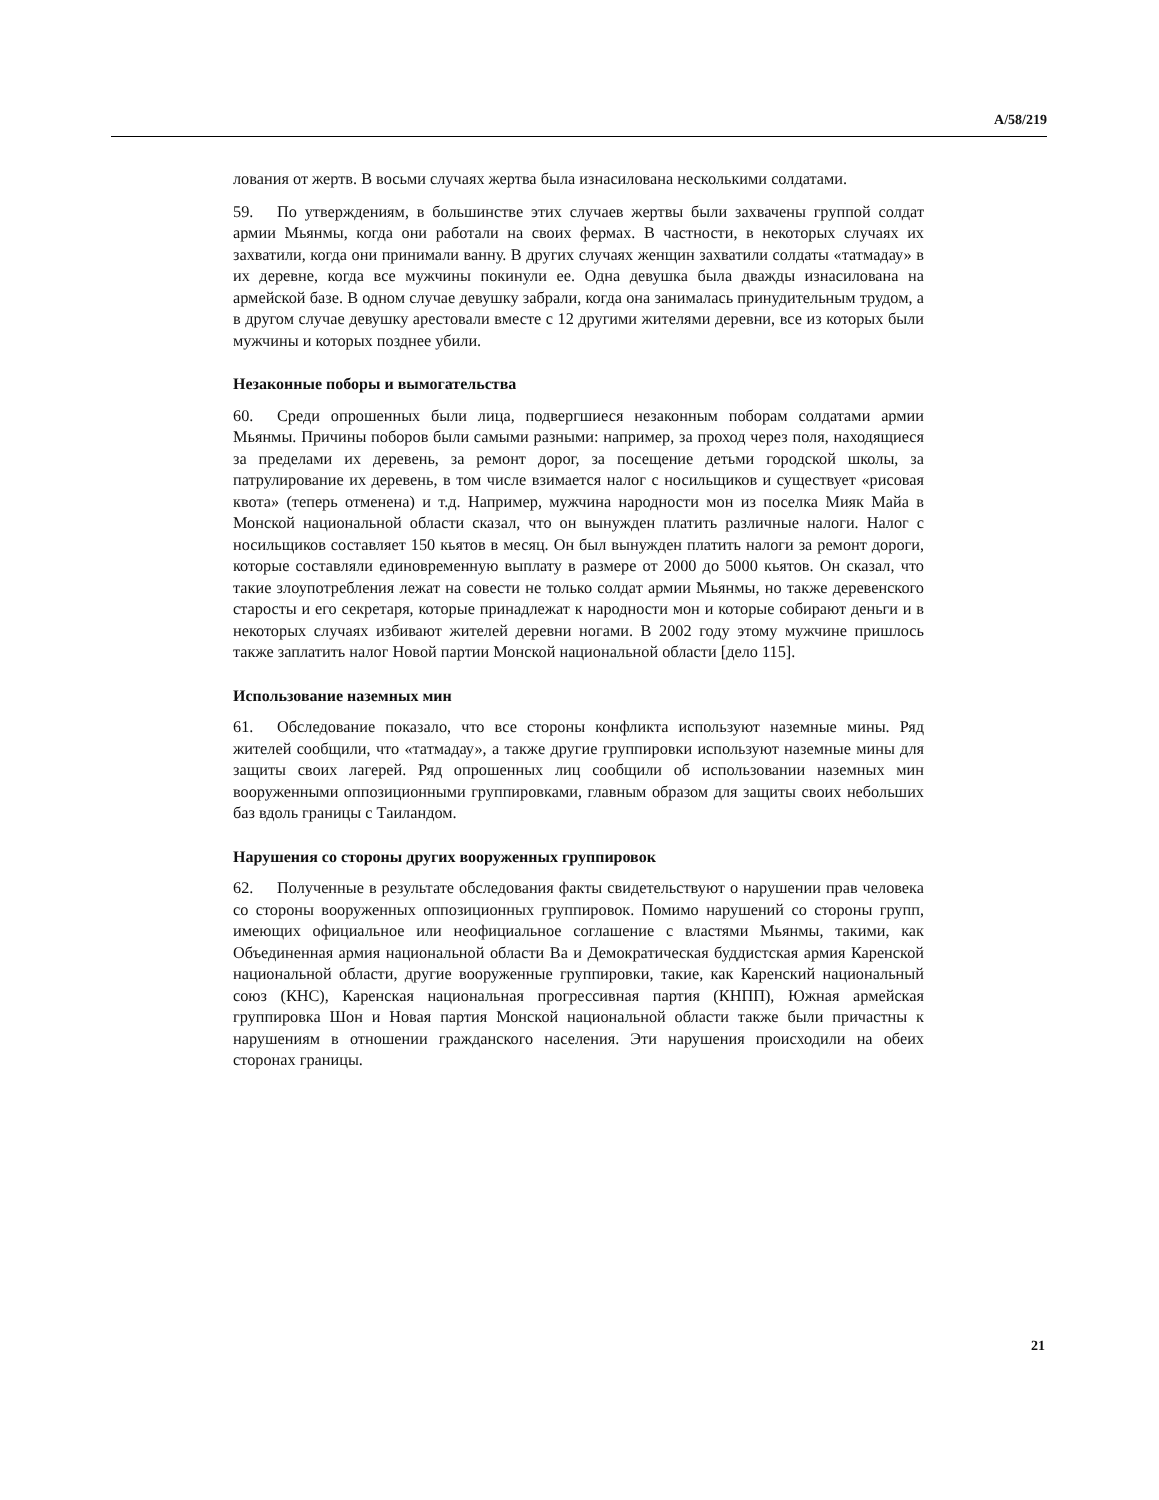A/58/219
лования от жертв. В восьми случаях жертва была изнасилована несколькими солдатами.
59. По утверждениям, в большинстве этих случаев жертвы были захвачены группой солдат армии Мьянмы, когда они работали на своих фермах. В частности, в некоторых случаях их захватили, когда они принимали ванну. В других случаях женщин захватили солдаты «татмадау» в их деревне, когда все мужчины покинули ее. Одна девушка была дважды изнасилована на армейской базе. В одном случае девушку забрали, когда она занималась принудительным трудом, а в другом случае девушку арестовали вместе с 12 другими жителями деревни, все из которых были мужчины и которых позднее убили.
Незаконные поборы и вымогательства
60. Среди опрошенных были лица, подвергшиеся незаконным поборам солдатами армии Мьянмы. Причины поборов были самыми разными: например, за проход через поля, находящиеся за пределами их деревень, за ремонт дорог, за посещение детьми городской школы, за патрулирование их деревень, в том числе взимается налог с носильщиков и существует «рисовая квота» (теперь отменена) и т.д. Например, мужчина народности мон из поселка Мияк Майа в Монской национальной области сказал, что он вынужден платить различные налоги. Налог с носильщиков составляет 150 кьятов в месяц. Он был вынужден платить налоги за ремонт дороги, которые составляли единовременную выплату в размере от 2000 до 5000 кьятов. Он сказал, что такие злоупотребления лежат на совести не только солдат армии Мьянмы, но также деревенского старосты и его секретаря, которые принадлежат к народности мон и которые собирают деньги и в некоторых случаях избивают жителей деревни ногами. В 2002 году этому мужчине пришлось также заплатить налог Новой партии Монской национальной области [дело 115].
Использование наземных мин
61. Обследование показало, что все стороны конфликта используют наземные мины. Ряд жителей сообщили, что «татмадау», а также другие группировки используют наземные мины для защиты своих лагерей. Ряд опрошенных лиц сообщили об использовании наземных мин вооруженными оппозиционными группировками, главным образом для защиты своих небольших баз вдоль границы с Таиландом.
Нарушения со стороны других вооруженных группировок
62. Полученные в результате обследования факты свидетельствуют о нарушении прав человека со стороны вооруженных оппозиционных группировок. Помимо нарушений со стороны групп, имеющих официальное или неофициальное соглашение с властями Мьянмы, такими, как Объединенная армия национальной области Ва и Демократическая буддистская армия Каренской национальной области, другие вооруженные группировки, такие, как Каренский национальный союз (КНС), Каренская национальная прогрессивная партия (КНПП), Южная армейская группировка Шон и Новая партия Монской национальной области также были причастны к нарушениям в отношении гражданского населения. Эти нарушения происходили на обеих сторонах границы.
21